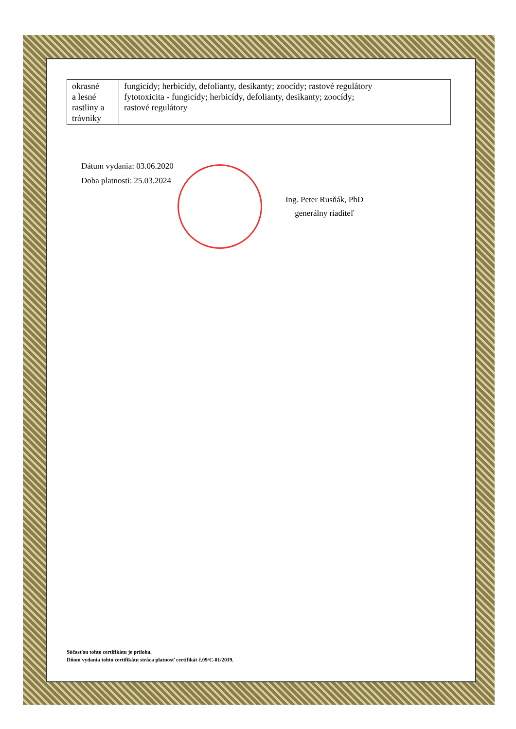| okrasné a lesné rastliny a trávniky | fungicídy; herbicídy, defolianty, desikanty; zoocídy; rastové regulátory fytotoxicita - fungicídy; herbicídy, defolianty, desikanty; zoocídy; rastové regulátory |
Dátum vydania: 03.06.2020
Doba platnosti: 25.03.2024
Ing. Peter Rusňák, PhD
generálny riaditeľ
Súčasťou tohto certifikátu je príloha.
Dňom vydania tohto certifikátu stráca platnosť certifikát č.09/C-01/2019.